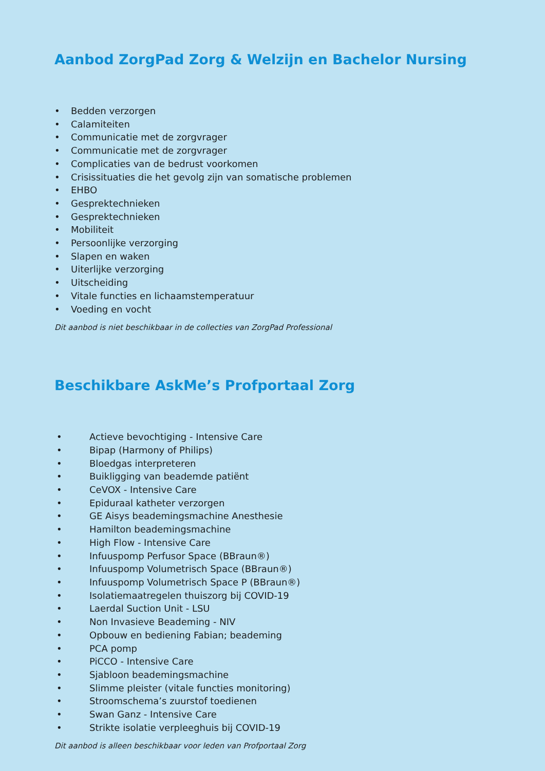Aanbod ZorgPad Zorg & Welzijn en Bachelor Nursing
• Bedden verzorgen
• Calamiteiten
• Communicatie met de zorgvrager
• Communicatie met de zorgvrager
• Complicaties van de bedrust voorkomen
• Crisissituaties die het gevolg zijn van somatische problemen
• EHBO
• Gesprektechnieken
• Gesprektechnieken
• Mobiliteit
• Persoonlijke verzorging
• Slapen en waken
• Uiterlijke verzorging
• Uitscheiding
• Vitale functies en lichaamstemperatuur
• Voeding en vocht
Dit aanbod is niet beschikbaar in de collecties van ZorgPad Professional
Beschikbare AskMe’s Profportaal Zorg
• Actieve bevochtiging - Intensive Care
• Bipap (Harmony of Philips)
• Bloedgas interpreteren
• Buikligging van beademde patiënt
• CeVOX - Intensive Care
• Epiduraal katheter verzorgen
• GE Aisys beademingsmachine Anesthesie
• Hamilton beademingsmachine
• High Flow - Intensive Care
• Infuuspomp Perfusor Space (BBraun®)
• Infuuspomp Volumetrisch Space (BBraun®)
• Infuuspomp Volumetrisch Space P (BBraun®)
• Isolatiemaatregelen thuiszorg bij COVID-19
• Laerdal Suction Unit - LSU
• Non Invasieve Beademing - NIV
• Opbouw en bediening Fabian; beademing
• PCA pomp
• PiCCO - Intensive Care
• Sjabloon beademingsmachine
• Slimme pleister (vitale functies monitoring)
• Stroomschema’s zuurstof toedienen
• Swan Ganz - Intensive Care
• Strikte isolatie verpleeghuis bij COVID-19
Dit aanbod is alleen beschikbaar voor leden van Profportaal Zorg